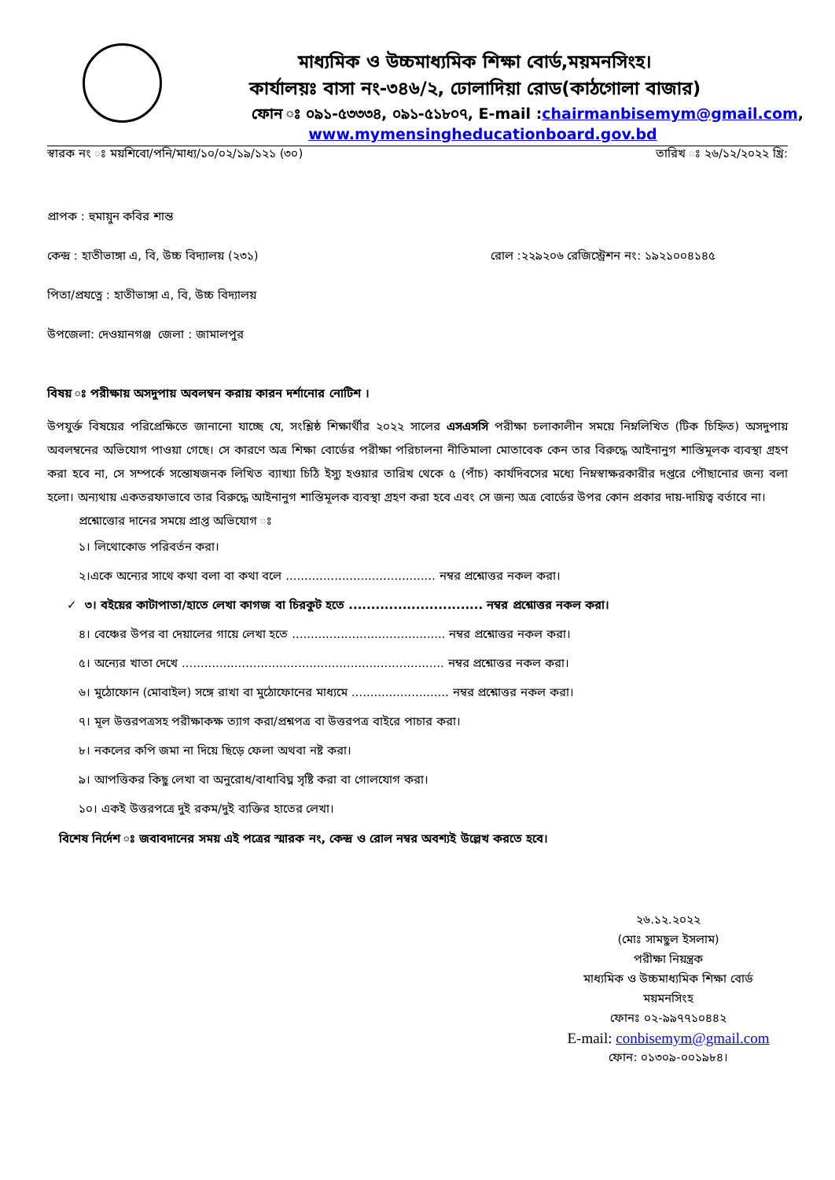মাধ্যমিক ও উচ্চমাধ্যমিক শিক্ষা বোর্ড,ময়মনসিংহ।
কার্যালয়ঃ বাসা নং-৩৪৬/২, ঢোলাদিয়া রোড(কাঠগোলা বাজার)
ফোন ঃ ০৯১-৫৩৩৩৪, ০৯১-৫১৮০৭, E-mail :chairmanbisemym@gmail.com,
www.mymensingheducationboard.gov.bd
স্বারক নং ঃ ময়শিবো/পনি/মাধ্য/১০/০২/১৯/১২১ (৩০) তারিখ ঃ ২৬/১২/২০২২ খ্রি:
প্রাপক : হুমায়ুন কবির শান্ত
কেন্দ্র : হাতীভাঙ্গা এ, বি, উচ্চ বিদ্যালয় (২৩১) রোল :২২৯২০৬ রেজিস্ট্রেশন নং: ১৯২১০০৪১৪৫
পিতা/প্রযত্নে : হাতীভাঙ্গা এ, বি, উচ্চ বিদ্যালয়
উপজেলা: দেওয়ানগঞ্জ জেলা : জামালপুর
বিষয় ঃ পরীক্ষায় অসদুপায় অবলম্বন করায় কারন দর্শানোর নোটিশ ।
উপযুর্ক্ত বিষয়ের পরিপ্রেক্ষিতে জানানো যাচ্ছে যে, সংশ্লিষ্ঠ শিক্ষার্থীর ২০২২ সালের এসএসসি পরীক্ষা চলাকালীন সময়ে নিম্নলিখিত (টিক চিহ্নিত) অসদুপায় অবলম্বনের অভিযোগ পাওয়া গেছে। সে কারণে অত্র শিক্ষা বোর্ডের পরীক্ষা পরিচালনা নীতিমালা মোতাবেক কেন তার বিরুদ্ধে আইনানুগ শাস্তিমূলক ব্যবস্থা গ্রহণ করা হবে না, সে সম্পর্কে সন্তোষজনক লিখিত ব্যাখ্যা চিঠি ইস্যু হওয়ার তারিখ থেকে ৫ (পাঁচ) কার্যদিবসের মধ্যে নিম্নস্বাক্ষরকারীর দপ্তরে পৌছানোর জন্য বলা হলো। অন্যথায় একতরফাভাবে তার বিরুদ্ধে আইনানুগ শাস্তিমূলক ব্যবস্থা গ্রহণ করা হবে এবং সে জন্য অত্র বোর্ডের উপর কোন প্রকার দায়-দায়িত্ব বর্তাবে না।
প্রশ্নোত্তোর দানের সময়ে প্রাপ্ত অভিযোগ ঃ
১। লিথোকোড পরিবর্তন করা।
২।একে অন্যের সাথে কথা বলা বা কথা বলে ........................................ নম্বর প্রশ্নোত্তর নকল করা।
✓ ৩। বইয়ের কাটাপাতা/হাতে লেখা কাগজ বা চিরকুট হতে .............................. নম্বর প্রশ্নোত্তর নকল করা।
৪। বেঞ্চের উপর বা দেয়ালের গায়ে লেখা হতে ......................................... নম্বর প্রশ্নোত্তর নকল করা।
৫। অন্যের খাতা দেখে ...................................................................... নম্বর প্রশ্নোত্তর নকল করা।
৬। মুঠোফোন (মোবাইল) সঙ্গে রাখা বা মুঠোফোনের মাধ্যমে .......................... নম্বর প্রশ্নোত্তর নকল করা।
৭। মূল উত্তরপত্রসহ পরীক্ষাকক্ষ ত্যাগ করা/প্রশ্নপত্র বা উত্তরপত্র বাইরে পাচার করা।
৮। নকলের কপি জমা না দিয়ে ছিড়ে ফেলা অথবা নষ্ট করা।
৯। আপত্তিকর কিছু লেখা বা অনুরোধ/বাধাবিঘ্ন সৃষ্টি করা বা গোলযোগ করা।
১০। একই উত্তরপত্রে দুই রকম/দুই ব্যক্তির হাতের লেখা।
বিশেষ নির্দেশ ঃ জবাবদানের সময় এই পত্রের স্মারক নং, কেন্দ্র ও রোল নম্বর অবশ্যই উল্লেখ করতে হবে।
২৬.১২.২০২২
(মোঃ সামছুল ইসলাম)
পরীক্ষা নিয়ন্ত্রক
মাধ্যমিক ও উচ্চমাধ্যমিক শিক্ষা বোর্ড
ময়মনসিংহ
ফোনঃ ০২-৯৯৭৭১০৪৪২
E-mail: conbisemym@gmail.com
ফোন: ০১৩০৯-০০১৯৮৪।